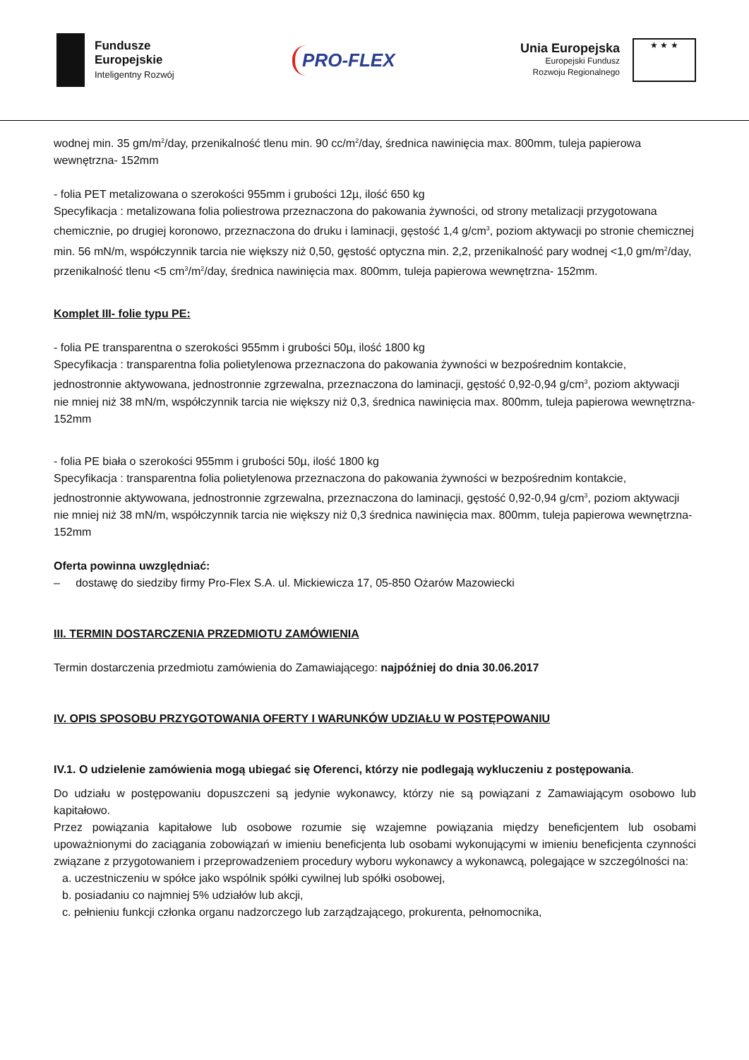Fundusze
Europejskie
Inteligentny Rozwój
PRO-FLEX
Unia Europejska
Europejski Fundusz
Rozwoju Regionalnego
★ ★ ★
wodnej min. 35 gm/m<sup>2</sup>/day, przenikalność tlenu min. 90 cc/m<sup>2</sup>/day, średnica nawinięcia max. 800mm, tuleja papierowa wewnętrzna- 152mm
- folia PET metalizowana o szerokości 955mm i grubości 12µ, ilość 650 kg
Specyfikacja : metalizowana folia poliestrowa przeznaczona do pakowania żywności, od strony metalizacji przygotowana chemicznie, po drugiej koronowo, przeznaczona do druku i laminacji, gęstość 1,4 g/cm<sup>3</sup>, poziom aktywacji po stronie chemicznej min. 56 mN/m, współczynnik tarcia nie większy niż 0,50, gęstość optyczna min. 2,2, przenikalność pary wodnej <1,0 gm/m<sup>2</sup>/day, przenikalność tlenu <5 cm<sup>3</sup>/m<sup>2</sup>/day, średnica nawinięcia max. 800mm, tuleja papierowa wewnętrzna- 152mm.
Komplet III- folie typu PE:
- folia PE transparentna o szerokości 955mm i grubości 50µ, ilość 1800 kg
Specyfikacja : transparentna folia polietylenowa przeznaczona do pakowania żywności w bezpośrednim kontakcie, jednostronnie aktywowana, jednostronnie zgrzewalna, przeznaczona do laminacji, gęstość 0,92-0,94 g/cm<sup>3</sup>, poziom aktywacji nie mniej niż 38 mN/m, współczynnik tarcia nie większy niż 0,3, średnica nawinięcia max. 800mm, tuleja papierowa wewnętrzna- 152mm
- folia PE biała o szerokości 955mm i grubości 50µ, ilość 1800 kg
Specyfikacja : transparentna folia polietylenowa przeznaczona do pakowania żywności w bezpośrednim kontakcie, jednostronnie aktywowana, jednostronnie zgrzewalna, przeznaczona do laminacji, gęstość 0,92-0,94 g/cm<sup>3</sup>, poziom aktywacji nie mniej niż 38 mN/m, współczynnik tarcia nie większy niż 0,3 średnica nawinięcia max. 800mm, tuleja papierowa wewnętrzna- 152mm
Oferta powinna uwzględniać:
– dostawę do siedziby firmy Pro-Flex S.A. ul. Mickiewicza 17, 05-850 Ożarów Mazowiecki
III. TERMIN DOSTARCZENIA PRZEDMIOTU ZAMÓWIENIA
Termin dostarczenia przedmiotu zamówienia do Zamawiającego: najpóźniej do dnia 30.06.2017
IV. OPIS SPOSOBU PRZYGOTOWANIA OFERTY I WARUNKÓW UDZIAŁU W POSTĘPOWANIU
IV.1. O udzielenie zamówienia mogą ubiegać się Oferenci, którzy nie podlegają wykluczeniu z postępowania.
Do udziału w postępowaniu dopuszczeni są jedynie wykonawcy, którzy nie są powiązani z Zamawiającym osobowo lub kapitałowo.
Przez powiązania kapitałowe lub osobowe rozumie się wzajemne powiązania między beneficjentem lub osobami upoważnionymi do zaciągania zobowiązań w imieniu beneficjenta lub osobami wykonującymi w imieniu beneficjenta czynności związane z przygotowaniem i przeprowadzeniem procedury wyboru wykonawcy a wykonawcą, polegające w szczególności na:
a. uczestniczeniu w spółce jako wspólnik spółki cywilnej lub spółki osobowej,
b. posiadaniu co najmniej 5% udziałów lub akcji,
c. pełnieniu funkcji członka organu nadzorczego lub zarządzającego, prokurenta, pełnomocnika,